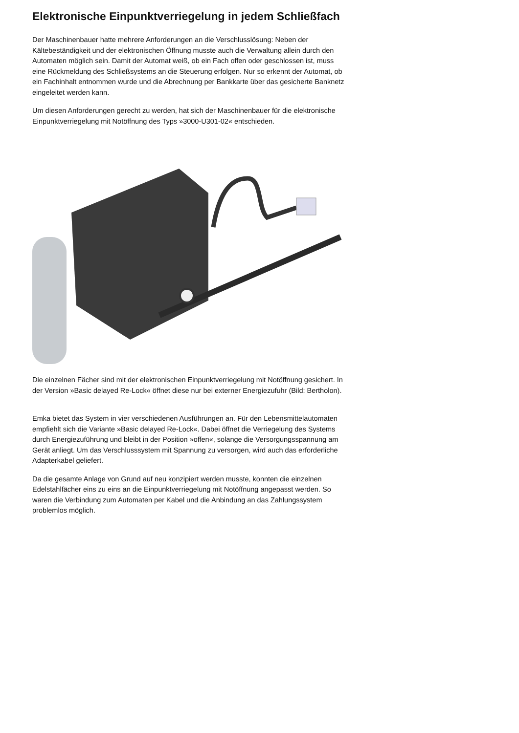Elektronische Einpunktverriegelung in jedem Schließfach
Der Maschinenbauer hatte mehrere Anforderungen an die Verschlusslösung: Neben der Kältebeständigkeit und der elektronischen Öffnung musste auch die Verwaltung allein durch den Automaten möglich sein. Damit der Automat weiß, ob ein Fach offen oder geschlossen ist, muss eine Rückmeldung des Schließsystems an die Steuerung erfolgen. Nur so erkennt der Automat, ob ein Fachinhalt entnommen wurde und die Abrechnung per Bankkarte über das gesicherte Banknetz eingeleitet werden kann.
Um diesen Anforderungen gerecht zu werden, hat sich der Maschinenbauer für die elektronische Einpunktverriegelung mit Notöffnung des Typs »3000-U301-02« entschieden.
Die einzelnen Fächer sind mit der elektronischen Einpunktverriegelung mit Notöffnung gesichert. In der Version »Basic delayed Re-Lock« öffnet diese nur bei externer Energiezufuhr (Bild: Bertholon).
Emka bietet das System in vier verschiedenen Ausführungen an. Für den Lebensmittelautomaten empfiehlt sich die Variante »Basic delayed Re-Lock«. Dabei öffnet die Verriegelung des Systems durch Energiezuführung und bleibt in der Position »offen«, solange die Versorgungsspannung am Gerät anliegt. Um das Verschlusssystem mit Spannung zu versorgen, wird auch das erforderliche Adapterkabel geliefert.
Da die gesamte Anlage von Grund auf neu konzipiert werden musste, konnten die einzelnen Edelstahlfächer eins zu eins an die Einpunktverriegelung mit Notöffnung angepasst werden. So waren die Verbindung zum Automaten per Kabel und die Anbindung an das Zahlungssystem problemlos möglich.